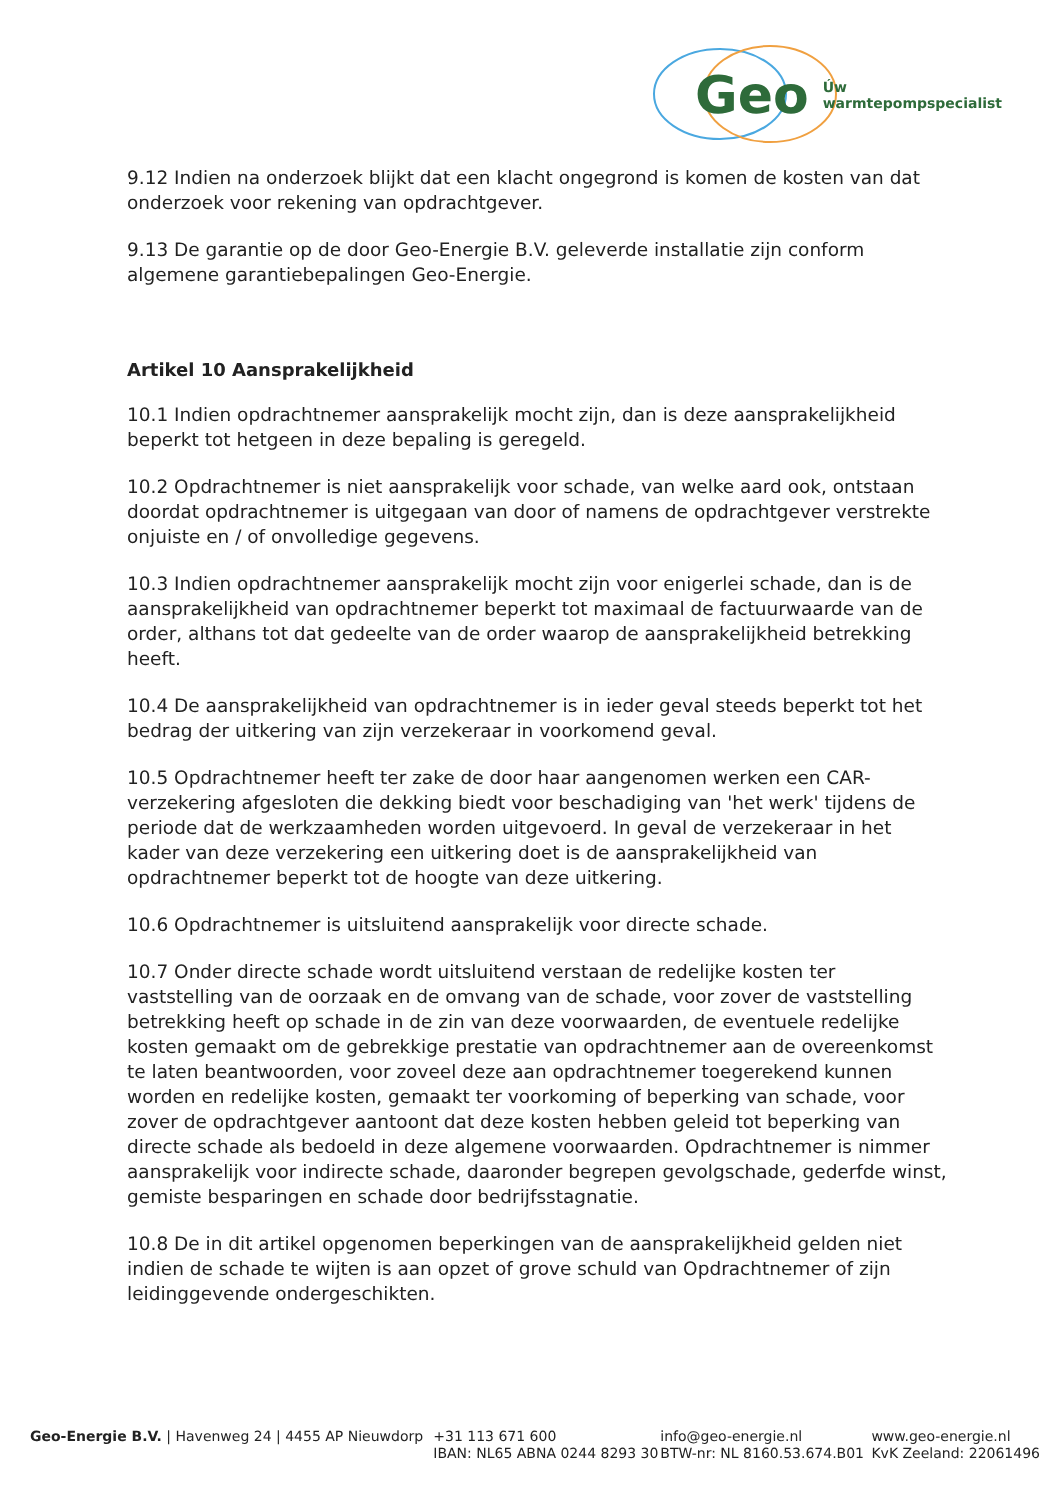Geo Úw warmtepompspecialist
9.12 Indien na onderzoek blijkt dat een klacht ongegrond is komen de kosten van dat onderzoek voor rekening van opdrachtgever.
9.13 De garantie op de door Geo-Energie B.V. geleverde installatie zijn conform algemene garantiebepalingen Geo-Energie.
Artikel 10 Aansprakelijkheid
10.1 Indien opdrachtnemer aansprakelijk mocht zijn, dan is deze aansprakelijkheid beperkt tot hetgeen in deze bepaling is geregeld.
10.2 Opdrachtnemer is niet aansprakelijk voor schade, van welke aard ook, ontstaan doordat opdrachtnemer is uitgegaan van door of namens de opdrachtgever verstrekte onjuiste en / of onvolledige gegevens.
10.3 Indien opdrachtnemer aansprakelijk mocht zijn voor enigerlei schade, dan is de aansprakelijkheid van opdrachtnemer beperkt tot maximaal de factuurwaarde van de order, althans tot dat gedeelte van de order waarop de aansprakelijkheid betrekking heeft.
10.4 De aansprakelijkheid van opdrachtnemer is in ieder geval steeds beperkt tot het bedrag der uitkering van zijn verzekeraar in voorkomend geval.
10.5 Opdrachtnemer heeft ter zake de door haar aangenomen werken een CAR-verzekering afgesloten die dekking biedt voor beschadiging van 'het werk' tijdens de periode dat de werkzaamheden worden uitgevoerd. In geval de verzekeraar in het kader van deze verzekering een uitkering doet is de aansprakelijkheid van opdrachtnemer beperkt tot de hoogte van deze uitkering.
10.6 Opdrachtnemer is uitsluitend aansprakelijk voor directe schade.
10.7 Onder directe schade wordt uitsluitend verstaan de redelijke kosten ter vaststelling van de oorzaak en de omvang van de schade, voor zover de vaststelling betrekking heeft op schade in de zin van deze voorwaarden, de eventuele redelijke kosten gemaakt om de gebrekkige prestatie van opdrachtnemer aan de overeenkomst te laten beantwoorden, voor zoveel deze aan opdrachtnemer toegerekend kunnen worden en redelijke kosten, gemaakt ter voorkoming of beperking van schade, voor zover de opdrachtgever aantoont dat deze kosten hebben geleid tot beperking van directe schade als bedoeld in deze algemene voorwaarden. Opdrachtnemer is nimmer aansprakelijk voor indirecte schade, daaronder begrepen gevolgschade, gederfde winst, gemiste besparingen en schade door bedrijfsstagnatie.
10.8 De in dit artikel opgenomen beperkingen van de aansprakelijkheid gelden niet indien de schade te wijten is aan opzet of grove schuld van Opdrachtnemer of zijn leidinggevende ondergeschikten.
Geo-Energie B.V. | Havenweg 24 | 4455 AP Nieuwdorp +31 113 671 600
IBAN: NL65 ABNA 0244 8293 30
info@geo-energie.nl
BTW-nr: NL 8160.53.674.B01
www.geo-energie.nl
KvK Zeeland: 22061496